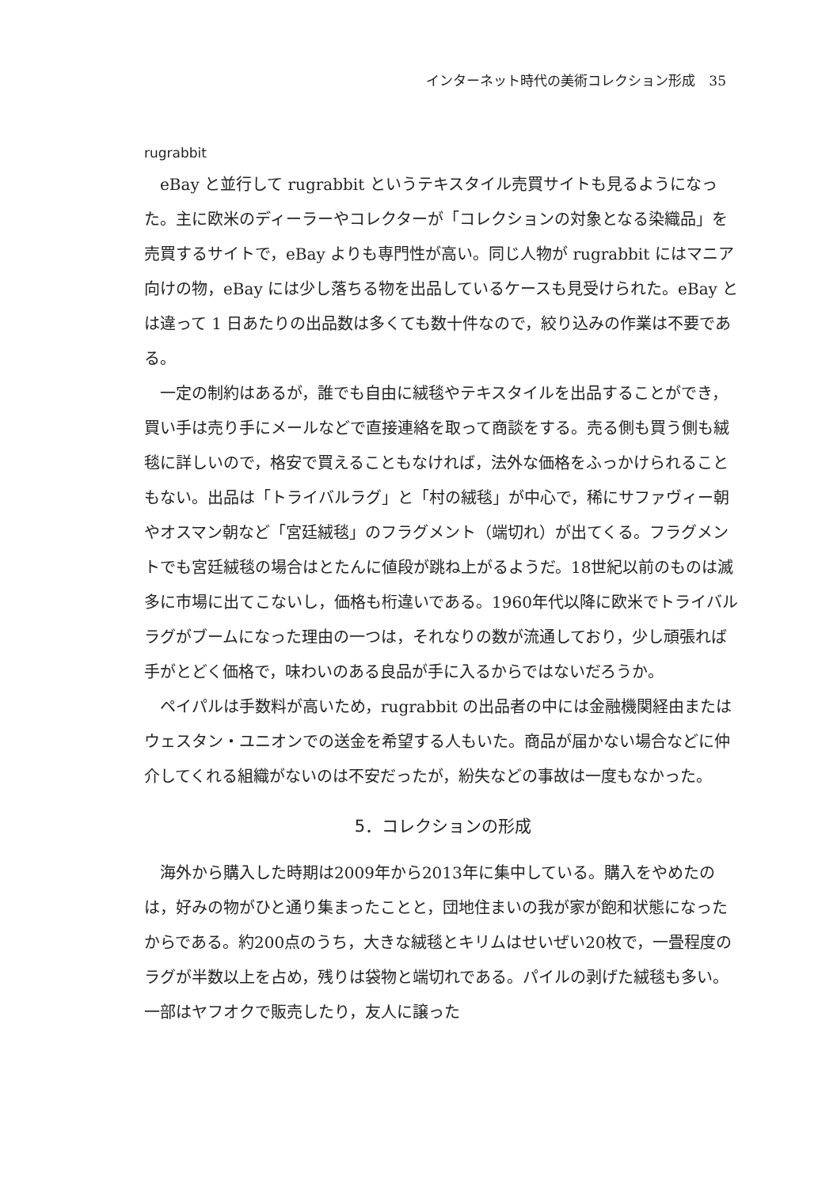インターネット時代の美術コレクション形成　35
rugrabbit
eBay と並行して rugrabbit というテキスタイル売買サイトも見るようになった。主に欧米のディーラーやコレクターが「コレクションの対象となる染織品」を売買するサイトで，eBay よりも専門性が高い。同じ人物が rugrabbit にはマニア向けの物，eBay には少し落ちる物を出品しているケースも見受けられた。eBay とは違って 1 日あたりの出品数は多くても数十件なので，絞り込みの作業は不要である。
一定の制約はあるが，誰でも自由に絨毯やテキスタイルを出品することができ，買い手は売り手にメールなどで直接連絡を取って商談をする。売る側も買う側も絨毯に詳しいので，格安で買えることもなければ，法外な価格をふっかけられることもない。出品は「トライバルラグ」と「村の絨毯」が中心で，稀にサファヴィー朝やオスマン朝など「宮廷絨毯」のフラグメント（端切れ）が出てくる。フラグメントでも宮廷絨毯の場合はとたんに値段が跳ね上がるようだ。18世紀以前のものは滅多に市場に出てこないし，価格も桁違いである。1960年代以降に欧米でトライバルラグがブームになった理由の一つは，それなりの数が流通しており，少し頑張れば手がとどく価格で，味わいのある良品が手に入るからではないだろうか。
ペイパルは手数料が高いため，rugrabbit の出品者の中には金融機関経由またはウェスタン・ユニオンでの送金を希望する人もいた。商品が届かない場合などに仲介してくれる組織がないのは不安だったが，紛失などの事故は一度もなかった。
5．コレクションの形成
海外から購入した時期は2009年から2013年に集中している。購入をやめたのは，好みの物がひと通り集まったことと，団地住まいの我が家が飽和状態になったからである。約200点のうち，大きな絨毯とキリムはせいぜい20枚で，一畳程度のラグが半数以上を占め，残りは袋物と端切れである。パイルの剥げた絨毯も多い。一部はヤフオクで販売したり，友人に譲った